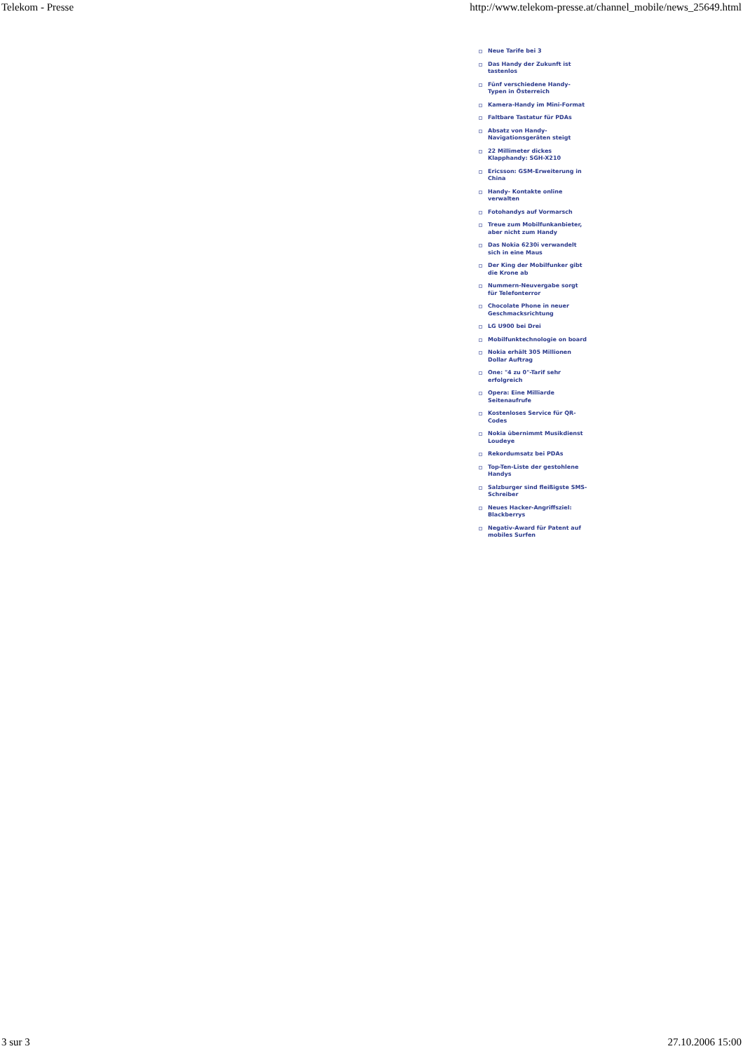Telekom - Presse http://www.telekom-presse.at/channel_mobile/news_25649.html
Neue Tarife bei 3
Das Handy der Zukunft ist tastenlos
Fünf verschiedene Handy-Typen in Österreich
Kamera-Handy im Mini-Format
Faltbare Tastatur für PDAs
Absatz von Handy-Navigationsgeräten steigt
22 Millimeter dickes Klapphandy: SGH-X210
Ericsson: GSM-Erweiterung in China
Handy- Kontakte online verwalten
Fotohandys auf Vormarsch
Treue zum Mobilfunkanbieter, aber nicht zum Handy
Das Nokia 6230i verwandelt sich in eine Maus
Der King der Mobilfunker gibt die Krone ab
Nummern-Neuvergabe sorgt für Telefonterror
Chocolate Phone in neuer Geschmacksrichtung
LG U900 bei Drei
Mobilfunktechnologie on board
Nokia erhält 305 Millionen Dollar Auftrag
One: "4 zu 0"-Tarif sehr erfolgreich
Opera: Eine Milliarde Seitenaufrufe
Kostenloses Service für QR-Codes
Nokia übernimmt Musikdienst Loudeye
Rekordumsatz bei PDAs
Top-Ten-Liste der gestohlene Handys
Salzburger sind fleißigste SMS-Schreiber
Neues Hacker-Angriffsziel: Blackberrys
Negativ-Award für Patent auf mobiles Surfen
3 sur 3 27.10.2006 15:00